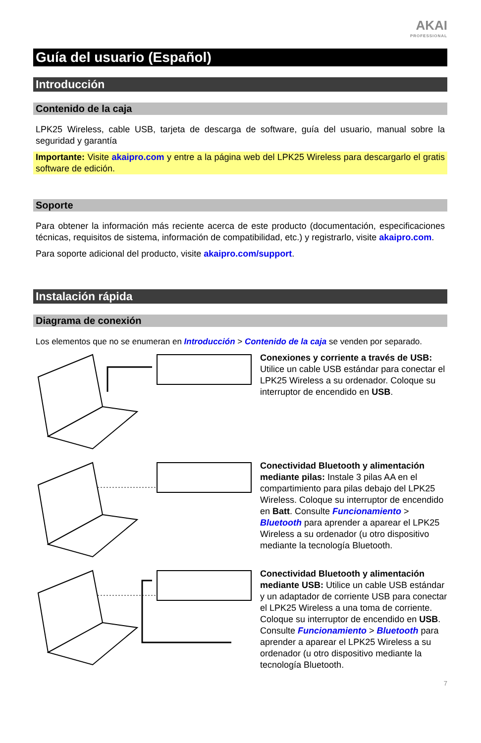AKAI
PROFESSIONAL
Guía del usuario (Español)
Introducción
Contenido de la caja
LPK25 Wireless, cable USB, tarjeta de descarga de software, guía del usuario, manual sobre la seguridad y garantía
Importante: Visite akaipro.com y entre a la página web del LPK25 Wireless para descargarlo el gratis software de edición.
Soporte
Para obtener la información más reciente acerca de este producto (documentación, especificaciones técnicas, requisitos de sistema, información de compatibilidad, etc.) y registrarlo, visite akaipro.com.
Para soporte adicional del producto, visite akaipro.com/support.
Instalación rápida
Diagrama de conexión
Los elementos que no se enumeran en Introducción > Contenido de la caja se venden por separado.
Conexiones y corriente a través de USB: Utilice un cable USB estándar para conectar el LPK25 Wireless a su ordenador. Coloque su interruptor de encendido en USB.
Conectividad Bluetooth y alimentación mediante pilas: Instale 3 pilas AA en el compartimiento para pilas debajo del LPK25 Wireless. Coloque su interruptor de encendido en Batt. Consulte Funcionamiento > Bluetooth para aprender a aparear el LPK25 Wireless a su ordenador (u otro dispositivo mediante la tecnología Bluetooth.
Conectividad Bluetooth y alimentación mediante USB: Utilice un cable USB estándar y un adaptador de corriente USB para conectar el LPK25 Wireless a una toma de corriente. Coloque su interruptor de encendido en USB. Consulte Funcionamiento > Bluetooth para aprender a aparear el LPK25 Wireless a su ordenador (u otro dispositivo mediante la tecnología Bluetooth.
7